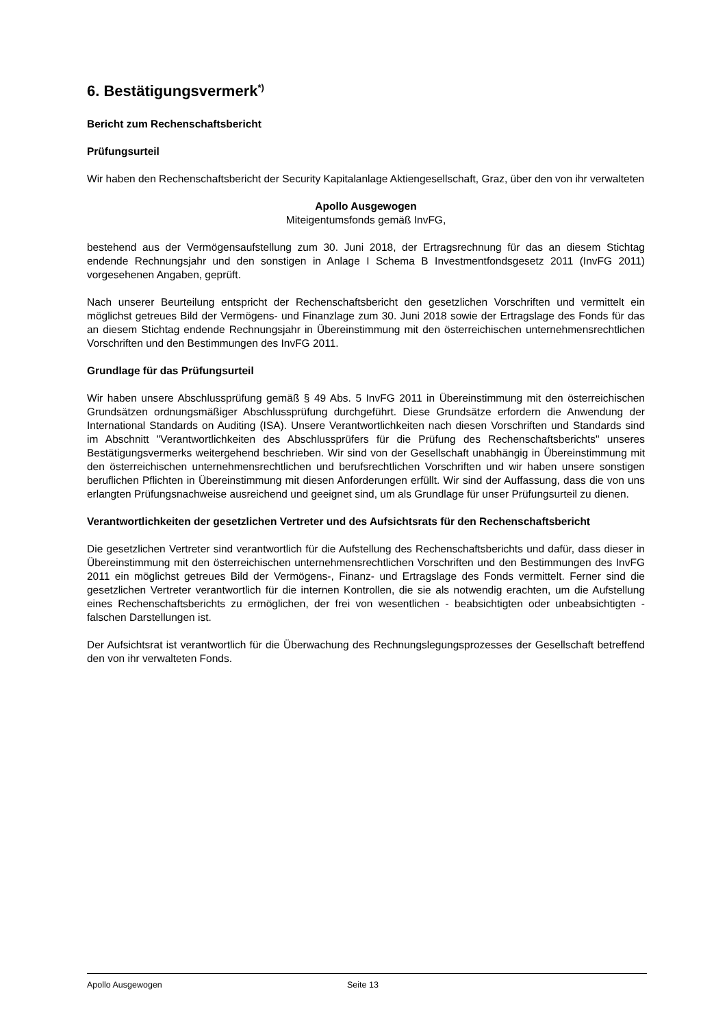6. Bestätigungsvermerk<sup>*)</sup>
Bericht zum Rechenschaftsbericht
Prüfungsurteil
Wir haben den Rechenschaftsbericht der Security Kapitalanlage Aktiengesellschaft, Graz, über den von ihr verwalteten
Apollo Ausgewogen
Miteigentumsfonds gemäß InvFG,
bestehend aus der Vermögensaufstellung zum 30. Juni 2018, der Ertragsrechnung für das an diesem Stichtag endende Rechnungsjahr und den sonstigen in Anlage I Schema B Investmentfondsgesetz 2011 (InvFG 2011) vorgesehenen Angaben, geprüft.
Nach unserer Beurteilung entspricht der Rechenschaftsbericht den gesetzlichen Vorschriften und vermittelt ein möglichst getreues Bild der Vermögens- und Finanzlage zum 30. Juni 2018 sowie der Ertragslage des Fonds für das an diesem Stichtag endende Rechnungsjahr in Übereinstimmung mit den österreichischen unternehmensrechtlichen Vorschriften und den Bestimmungen des InvFG 2011.
Grundlage für das Prüfungsurteil
Wir haben unsere Abschlussprüfung gemäß § 49 Abs. 5 InvFG 2011 in Übereinstimmung mit den österreichischen Grundsätzen ordnungsmäßiger Abschlussprüfung durchgeführt. Diese Grundsätze erfordern die Anwendung der International Standards on Auditing (ISA). Unsere Verantwortlichkeiten nach diesen Vorschriften und Standards sind im Abschnitt "Verantwortlichkeiten des Abschlussprüfers für die Prüfung des Rechenschaftsberichts" unseres Bestätigungsvermerks weitergehend beschrieben. Wir sind von der Gesellschaft unabhängig in Übereinstimmung mit den österreichischen unternehmensrechtlichen und berufsrechtlichen Vorschriften und wir haben unsere sonstigen beruflichen Pflichten in Übereinstimmung mit diesen Anforderungen erfüllt. Wir sind der Auffassung, dass die von uns erlangten Prüfungsnachweise ausreichend und geeignet sind, um als Grundlage für unser Prüfungsurteil zu dienen.
Verantwortlichkeiten der gesetzlichen Vertreter und des Aufsichtsrats für den Rechenschaftsbericht
Die gesetzlichen Vertreter sind verantwortlich für die Aufstellung des Rechenschaftsberichts und dafür, dass dieser in Übereinstimmung mit den österreichischen unternehmensrechtlichen Vorschriften und den Bestimmungen des InvFG 2011 ein möglichst getreues Bild der Vermögens-, Finanz- und Ertragslage des Fonds vermittelt. Ferner sind die gesetzlichen Vertreter verantwortlich für die internen Kontrollen, die sie als notwendig erachten, um die Aufstellung eines Rechenschaftsberichts zu ermöglichen, der frei von wesentlichen - beabsichtigten oder unbeabsichtigten - falschen Darstellungen ist.
Der Aufsichtsrat ist verantwortlich für die Überwachung des Rechnungslegungsprozesses der Gesellschaft betreffend den von ihr verwalteten Fonds.
Apollo Ausgewogen Seite 13